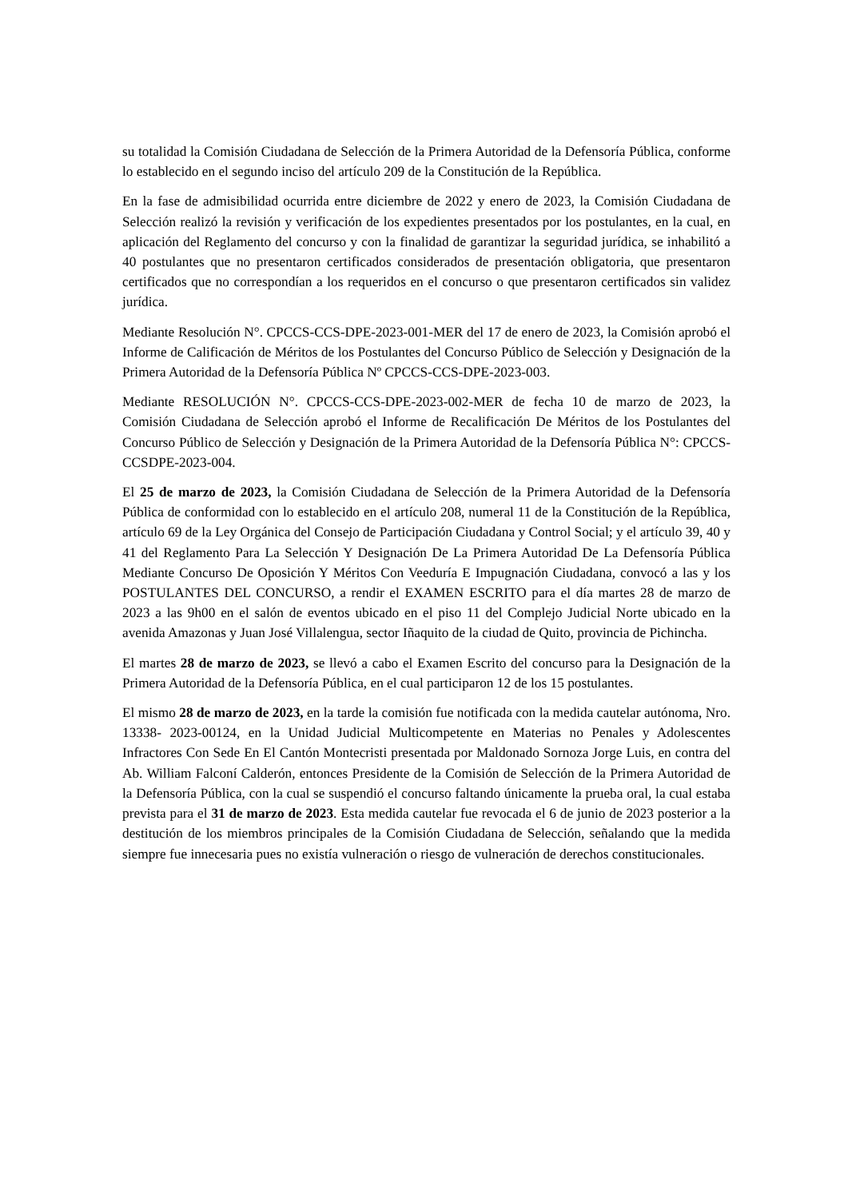su totalidad la Comisión Ciudadana de Selección de la Primera Autoridad de la Defensoría Pública, conforme lo establecido en el segundo inciso del artículo 209 de la Constitución de la República.
En la fase de admisibilidad ocurrida entre diciembre de 2022 y enero de 2023, la Comisión Ciudadana de Selección realizó la revisión y verificación de los expedientes presentados por los postulantes, en la cual, en aplicación del Reglamento del concurso y con la finalidad de garantizar la seguridad jurídica, se inhabilitó a 40 postulantes que no presentaron certificados considerados de presentación obligatoria, que presentaron certificados que no correspondían a los requeridos en el concurso o que presentaron certificados sin validez jurídica.
Mediante Resolución N°. CPCCS-CCS-DPE-2023-001-MER del 17 de enero de 2023, la Comisión aprobó el Informe de Calificación de Méritos de los Postulantes del Concurso Público de Selección y Designación de la Primera Autoridad de la Defensoría Pública Nº CPCCS-CCS-DPE-2023-003.
Mediante RESOLUCIÓN N°. CPCCS-CCS-DPE-2023-002-MER de fecha 10 de marzo de 2023, la Comisión Ciudadana de Selección aprobó el Informe de Recalificación De Méritos de los Postulantes del Concurso Público de Selección y Designación de la Primera Autoridad de la Defensoría Pública N°: CPCCS-CCSDPE-2023-004.
El 25 de marzo de 2023, la Comisión Ciudadana de Selección de la Primera Autoridad de la Defensoría Pública de conformidad con lo establecido en el artículo 208, numeral 11 de la Constitución de la República, artículo 69 de la Ley Orgánica del Consejo de Participación Ciudadana y Control Social; y el artículo 39, 40 y 41 del Reglamento Para La Selección Y Designación De La Primera Autoridad De La Defensoría Pública Mediante Concurso De Oposición Y Méritos Con Veeduría E Impugnación Ciudadana, convocó a las y los POSTULANTES DEL CONCURSO, a rendir el EXAMEN ESCRITO para el día martes 28 de marzo de 2023 a las 9h00 en el salón de eventos ubicado en el piso 11 del Complejo Judicial Norte ubicado en la avenida Amazonas y Juan José Villalengua, sector Iñaquito de la ciudad de Quito, provincia de Pichincha.
El martes 28 de marzo de 2023, se llevó a cabo el Examen Escrito del concurso para la Designación de la Primera Autoridad de la Defensoría Pública, en el cual participaron 12 de los 15 postulantes.
El mismo 28 de marzo de 2023, en la tarde la comisión fue notificada con la medida cautelar autónoma, Nro. 13338- 2023-00124, en la Unidad Judicial Multicompetente en Materias no Penales y Adolescentes Infractores Con Sede En El Cantón Montecristi presentada por Maldonado Sornoza Jorge Luis, en contra del Ab. William Falconí Calderón, entonces Presidente de la Comisión de Selección de la Primera Autoridad de la Defensoría Pública, con la cual se suspendió el concurso faltando únicamente la prueba oral, la cual estaba prevista para el 31 de marzo de 2023. Esta medida cautelar fue revocada el 6 de junio de 2023 posterior a la destitución de los miembros principales de la Comisión Ciudadana de Selección, señalando que la medida siempre fue innecesaria pues no existía vulneración o riesgo de vulneración de derechos constitucionales.